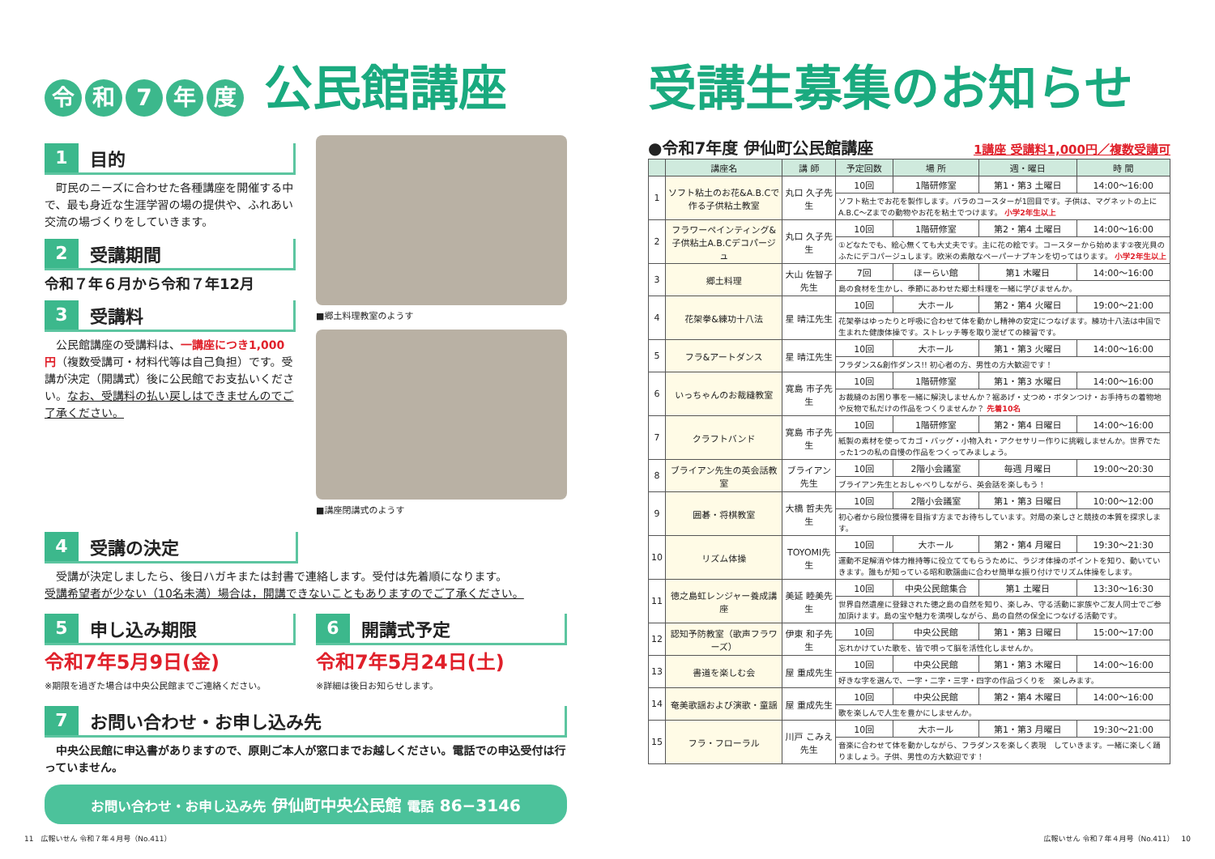令和 7 年度 公民館講座
1 目的
　町民のニーズに合わせた各種講座を開催する中で、最も身近な生涯学習の場の提供や、ふれあい交流の場づくりをしていきます。
2 受講期間
令和７年６月から令和７年12月
3 受講料
　公民館講座の受講料は、一講座につき1,000円（複数受講可・材料代等は自己負担）です。受講が決定（開講式）後に公民館でお支払いください。なお、受講料の払い戻しはできませんのでご了承ください。
■郷土料理教室のようす
■講座閉講式のようす
4 受講の決定
　受講が決定しましたら、後日ハガキまたは封書で連絡します。受付は先着順になります。
受講希望者が少ない（10名未満）場合は，開講できないこともありますのでご了承ください。
5 申し込み期限
令和7年5月9日(金)
※期限を過ぎた場合は中央公民館までご連絡ください。
6 開講式予定
令和7年5月24日(土)
※詳細は後日お知らせします。
7 お問い合わせ・お申し込み先
　中央公民館に申込書がありますので、原則ご本人が窓口までお越しください。電話での申込受付は行っていません。
お問い合わせ・お申し込み先 伊仙町中央公民館 電話 86−3146
受講生募集のお知らせ
●令和7年度 伊仙町公民館講座 1講座 受講料1,000円／複数受講可
| | 講座名 | 講 師 | 予定回数 | 場 所 | 週・曜日 | 時 間 |
| --- | --- | --- | --- | --- | --- | --- |
| 1 | ソフト粘土のお花&A.B.Cで作る子供粘土教室 | 丸口 久子先生 | 10回 | 1階研修室 | 第1・第3 土曜日 | 14:00～16:00 |
| | | | ソフト粘土でお花を製作します。バラのコースターが1回目です。子供は、マグネットの上にA.B.C～Zまでの動物やお花を粘土でつけます。 小学2年生以上 | | | |
| 2 | フラワーペインティング&子供粘土A.B.Cデコパージュ | 丸口 久子先生 | 10回 | 1階研修室 | 第2・第4 土曜日 | 14:00～16:00 |
| | | | ①どなたでも、絵心無くても大丈夫です。主に花の絵です。コースターから始めます②夜光貝のふたにデコパージュします。欧米の素敵なペーパーナプキンを切ってはります。 小学2年生以上 | | | |
| 3 | 郷土料理 | 大山 佐智子先生 | 7回 | ほーらい館 | 第1 木曜日 | 14:00～16:00 |
| | | | 島の食材を生かし、季節にあわせた郷土料理を一緒に学びませんか。 | | | |
| 4 | 花架拳&練功十八法 | 星 晴江先生 | 10回 | 大ホール | 第2・第4 火曜日 | 19:00～21:00 |
| | | | 花架拳はゆったりと呼吸に合わせて体を動かし精神の安定につなげます。練功十八法は中国で生まれた健康体操です。ストレッチ等を取り混ぜての練習です。 | | | |
| 5 | フラ&アートダンス | 星 晴江先生 | 10回 | 大ホール | 第1・第3 火曜日 | 14:00～16:00 |
| | | | フラダンス&創作ダンス!! 初心者の方、男性の方大歓迎です！ | | | |
| 6 | いっちゃんのお裁縫教室 | 寛島 市子先生 | 10回 | 1階研修室 | 第1・第3 水曜日 | 14:00～16:00 |
| | | | お裁縫のお困り事を一緒に解決しませんか？裾あげ・丈つめ・ボタンつけ・お手持ちの着物地や反物で私だけの作品をつくりませんか？ 先着10名 | | | |
| 7 | クラフトバンド | 寛島 市子先生 | 10回 | 1階研修室 | 第2・第4 日曜日 | 14:00～16:00 |
| | | | 紙製の素材を使ってカゴ・バッグ・小物入れ・アクセサリー作りに挑戦しませんか。世界でたった1つの私の自慢の作品をつくってみましょう。 | | | |
| 8 | ブライアン先生の英会話教室 | ブライアン先生 | 10回 | 2階小会議室 | 毎週 月曜日 | 19:00～20:30 |
| | | | ブライアン先生とおしゃべりしながら、英会話を楽しもう！ | | | |
| 9 | 囲碁・将棋教室 | 大橋 哲夫先生 | 10回 | 2階小会議室 | 第1・第3 日曜日 | 10:00～12:00 |
| | | | 初心者から段位獲得を目指す方までお待ちしています。対局の楽しさと競技の本質を探求します。 | | | |
| 10 | リズム体操 | TOYOMI先生 | 10回 | 大ホール | 第2・第4 月曜日 | 19:30～21:30 |
| | | | 運動不足解消や体力維持等に役立ててもらうために、ラジオ体操のポイントを知り、動いていきます。誰もが知っている昭和歌謡曲に合わせ簡単な振り付けでリズム体操をします。 | | | |
| 11 | 徳之島虹レンジャー養成講座 | 美延 睦美先生 | 10回 | 中央公民館集合 | 第1 土曜日 | 13:30～16:30 |
| | | | 世界自然遺産に登録された徳之島の自然を知り、楽しみ、守る活動に家族やご友人同士でご参加頂けます。島の宝や魅力を満喫しながら、島の自然の保全につなげる活動です。 | | | |
| 12 | 認知予防教室（歌声フラワーズ） | 伊東 和子先生 | 10回 | 中央公民館 | 第1・第3 日曜日 | 15:00～17:00 |
| | | | 忘れかけていた歌を、皆で唄って脳を活性化しませんか。 | | | |
| 13 | 書道を楽しむ会 | 屋 重成先生 | 10回 | 中央公民館 | 第1・第3 木曜日 | 14:00～16:00 |
| | | | 好きな字を選んで、一字・二字・三字・四字の作品づくりを 楽しみます。 | | | |
| 14 | 奄美歌謡および演歌・童謡 | 屋 重成先生 | 10回 | 中央公民館 | 第2・第4 木曜日 | 14:00～16:00 |
| | | | 歌を楽しんで人生を豊かにしませんか。 | | | |
| 15 | フラ・フローラル | 川戸 こみえ先生 | 10回 | 大ホール | 第1・第3 月曜日 | 19:30～21:00 |
| | | | 音楽に合わせて体を動かしながら、フラダンスを楽しく表現 していきます。一緒に楽しく踊りましょう。子供、男性の方大歓迎です！ | | | |
11　広報いせん 令和７年４月号（No.411） 広報いせん 令和７年４月号（No.411）　10